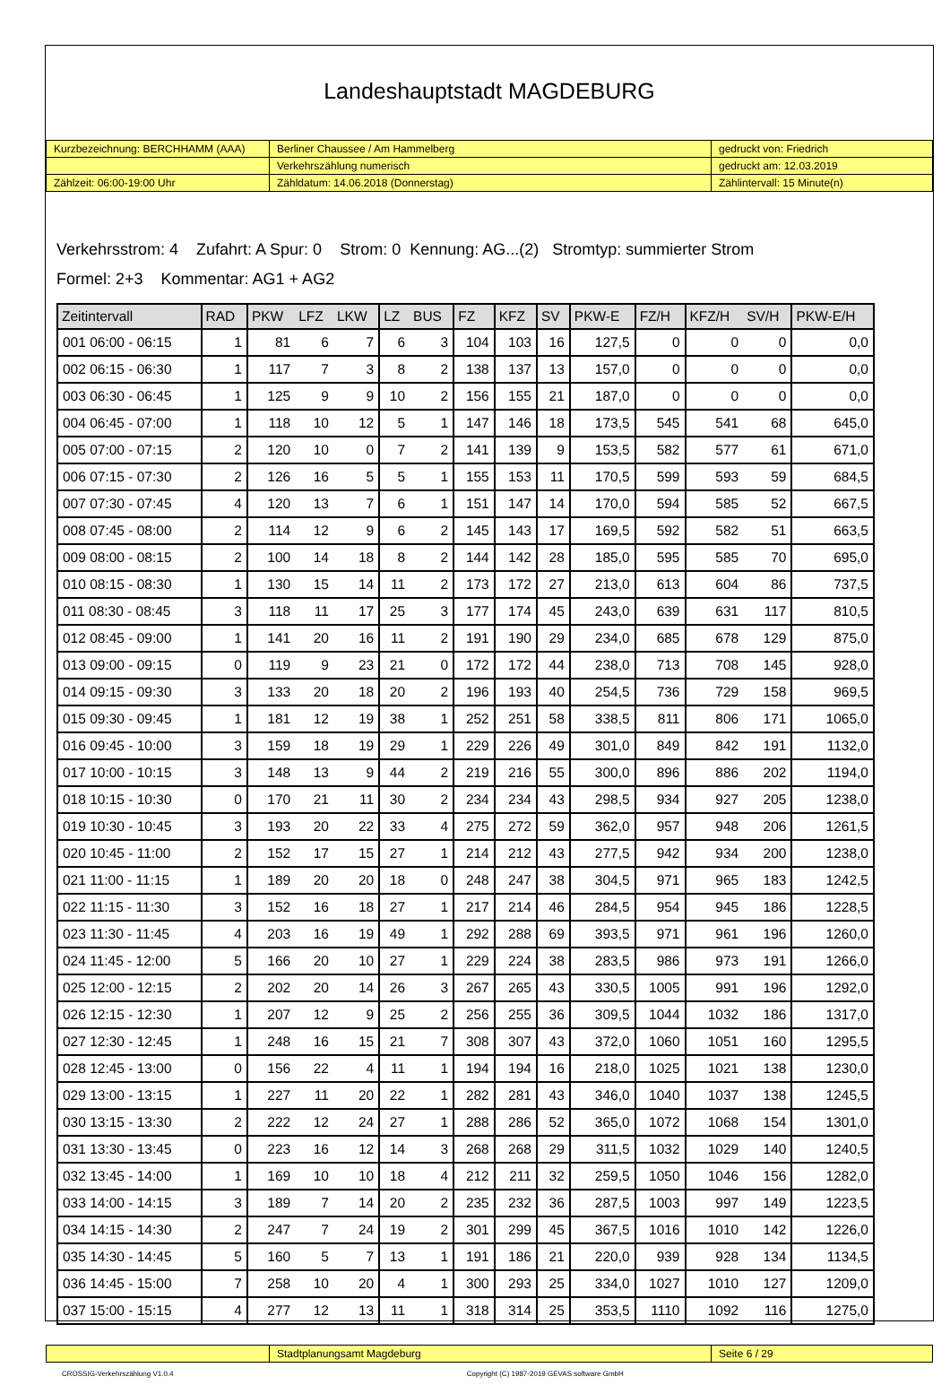Landeshauptstadt MAGDEBURG
| Kurzbezeichnung: BERCHHAMM (AAA) | Berliner Chaussee / Am Hammelberg | gedruckt von: Friedrich |
| | Verkehrszählung numerisch | gedruckt am: 12.03.2019 |
| Zählzeit: 06:00-19:00 Uhr | Zähldatum: 14.06.2018 (Donnerstag) | Zählintervall: 15 Minute(n) |
Verkehrsstrom: 4 Zufahrt: A Spur: 0 Strom: 0 Kennung: AG...(2) Stromtyp: summierter Strom
Formel: 2+3 Kommentar: AG1 + AG2
| Zeitintervall | RAD | PKW | LFZ | LKW | LZ | BUS | FZ | KFZ | SV | PKW-E | FZ/H | KFZ/H | SV/H | PKW-E/H |
| --- | --- | --- | --- | --- | --- | --- | --- | --- | --- | --- | --- | --- | --- | --- |
| 001 06:00 - 06:15 | 1 | 81 | 6 | 7 | 6 | 3 | 104 | 103 | 16 | 127,5 | 0 | 0 | 0 | 0,0 |
| 002 06:15 - 06:30 | 1 | 117 | 7 | 3 | 8 | 2 | 138 | 137 | 13 | 157,0 | 0 | 0 | 0 | 0,0 |
| 003 06:30 - 06:45 | 1 | 125 | 9 | 9 | 10 | 2 | 156 | 155 | 21 | 187,0 | 0 | 0 | 0 | 0,0 |
| 004 06:45 - 07:00 | 1 | 118 | 10 | 12 | 5 | 1 | 147 | 146 | 18 | 173,5 | 545 | 541 | 68 | 645,0 |
| 005 07:00 - 07:15 | 2 | 120 | 10 | 0 | 7 | 2 | 141 | 139 | 9 | 153,5 | 582 | 577 | 61 | 671,0 |
| 006 07:15 - 07:30 | 2 | 126 | 16 | 5 | 5 | 1 | 155 | 153 | 11 | 170,5 | 599 | 593 | 59 | 684,5 |
| 007 07:30 - 07:45 | 4 | 120 | 13 | 7 | 6 | 1 | 151 | 147 | 14 | 170,0 | 594 | 585 | 52 | 667,5 |
| 008 07:45 - 08:00 | 2 | 114 | 12 | 9 | 6 | 2 | 145 | 143 | 17 | 169,5 | 592 | 582 | 51 | 663,5 |
| 009 08:00 - 08:15 | 2 | 100 | 14 | 18 | 8 | 2 | 144 | 142 | 28 | 185,0 | 595 | 585 | 70 | 695,0 |
| 010 08:15 - 08:30 | 1 | 130 | 15 | 14 | 11 | 2 | 173 | 172 | 27 | 213,0 | 613 | 604 | 86 | 737,5 |
| 011 08:30 - 08:45 | 3 | 118 | 11 | 17 | 25 | 3 | 177 | 174 | 45 | 243,0 | 639 | 631 | 117 | 810,5 |
| 012 08:45 - 09:00 | 1 | 141 | 20 | 16 | 11 | 2 | 191 | 190 | 29 | 234,0 | 685 | 678 | 129 | 875,0 |
| 013 09:00 - 09:15 | 0 | 119 | 9 | 23 | 21 | 0 | 172 | 172 | 44 | 238,0 | 713 | 708 | 145 | 928,0 |
| 014 09:15 - 09:30 | 3 | 133 | 20 | 18 | 20 | 2 | 196 | 193 | 40 | 254,5 | 736 | 729 | 158 | 969,5 |
| 015 09:30 - 09:45 | 1 | 181 | 12 | 19 | 38 | 1 | 252 | 251 | 58 | 338,5 | 811 | 806 | 171 | 1065,0 |
| 016 09:45 - 10:00 | 3 | 159 | 18 | 19 | 29 | 1 | 229 | 226 | 49 | 301,0 | 849 | 842 | 191 | 1132,0 |
| 017 10:00 - 10:15 | 3 | 148 | 13 | 9 | 44 | 2 | 219 | 216 | 55 | 300,0 | 896 | 886 | 202 | 1194,0 |
| 018 10:15 - 10:30 | 0 | 170 | 21 | 11 | 30 | 2 | 234 | 234 | 43 | 298,5 | 934 | 927 | 205 | 1238,0 |
| 019 10:30 - 10:45 | 3 | 193 | 20 | 22 | 33 | 4 | 275 | 272 | 59 | 362,0 | 957 | 948 | 206 | 1261,5 |
| 020 10:45 - 11:00 | 2 | 152 | 17 | 15 | 27 | 1 | 214 | 212 | 43 | 277,5 | 942 | 934 | 200 | 1238,0 |
| 021 11:00 - 11:15 | 1 | 189 | 20 | 20 | 18 | 0 | 248 | 247 | 38 | 304,5 | 971 | 965 | 183 | 1242,5 |
| 022 11:15 - 11:30 | 3 | 152 | 16 | 18 | 27 | 1 | 217 | 214 | 46 | 284,5 | 954 | 945 | 186 | 1228,5 |
| 023 11:30 - 11:45 | 4 | 203 | 16 | 19 | 49 | 1 | 292 | 288 | 69 | 393,5 | 971 | 961 | 196 | 1260,0 |
| 024 11:45 - 12:00 | 5 | 166 | 20 | 10 | 27 | 1 | 229 | 224 | 38 | 283,5 | 986 | 973 | 191 | 1266,0 |
| 025 12:00 - 12:15 | 2 | 202 | 20 | 14 | 26 | 3 | 267 | 265 | 43 | 330,5 | 1005 | 991 | 196 | 1292,0 |
| 026 12:15 - 12:30 | 1 | 207 | 12 | 9 | 25 | 2 | 256 | 255 | 36 | 309,5 | 1044 | 1032 | 186 | 1317,0 |
| 027 12:30 - 12:45 | 1 | 248 | 16 | 15 | 21 | 7 | 308 | 307 | 43 | 372,0 | 1060 | 1051 | 160 | 1295,5 |
| 028 12:45 - 13:00 | 0 | 156 | 22 | 4 | 11 | 1 | 194 | 194 | 16 | 218,0 | 1025 | 1021 | 138 | 1230,0 |
| 029 13:00 - 13:15 | 1 | 227 | 11 | 20 | 22 | 1 | 282 | 281 | 43 | 346,0 | 1040 | 1037 | 138 | 1245,5 |
| 030 13:15 - 13:30 | 2 | 222 | 12 | 24 | 27 | 1 | 288 | 286 | 52 | 365,0 | 1072 | 1068 | 154 | 1301,0 |
| 031 13:30 - 13:45 | 0 | 223 | 16 | 12 | 14 | 3 | 268 | 268 | 29 | 311,5 | 1032 | 1029 | 140 | 1240,5 |
| 032 13:45 - 14:00 | 1 | 169 | 10 | 10 | 18 | 4 | 212 | 211 | 32 | 259,5 | 1050 | 1046 | 156 | 1282,0 |
| 033 14:00 - 14:15 | 3 | 189 | 7 | 14 | 20 | 2 | 235 | 232 | 36 | 287,5 | 1003 | 997 | 149 | 1223,5 |
| 034 14:15 - 14:30 | 2 | 247 | 7 | 24 | 19 | 2 | 301 | 299 | 45 | 367,5 | 1016 | 1010 | 142 | 1226,0 |
| 035 14:30 - 14:45 | 5 | 160 | 5 | 7 | 13 | 1 | 191 | 186 | 21 | 220,0 | 939 | 928 | 134 | 1134,5 |
| 036 14:45 - 15:00 | 7 | 258 | 10 | 20 | 4 | 1 | 300 | 293 | 25 | 334,0 | 1027 | 1010 | 127 | 1209,0 |
| 037 15:00 - 15:15 | 4 | 277 | 12 | 13 | 11 | 1 | 318 | 314 | 25 | 353,5 | 1110 | 1092 | 116 | 1275,0 |
| | Stadtplanungsamt Magdeburg | Seite 6 / 29 |
CROSSIG-Verkehrszählung V1.0.4 Copyright (C) 1987-2019 GEVAS software GmbH